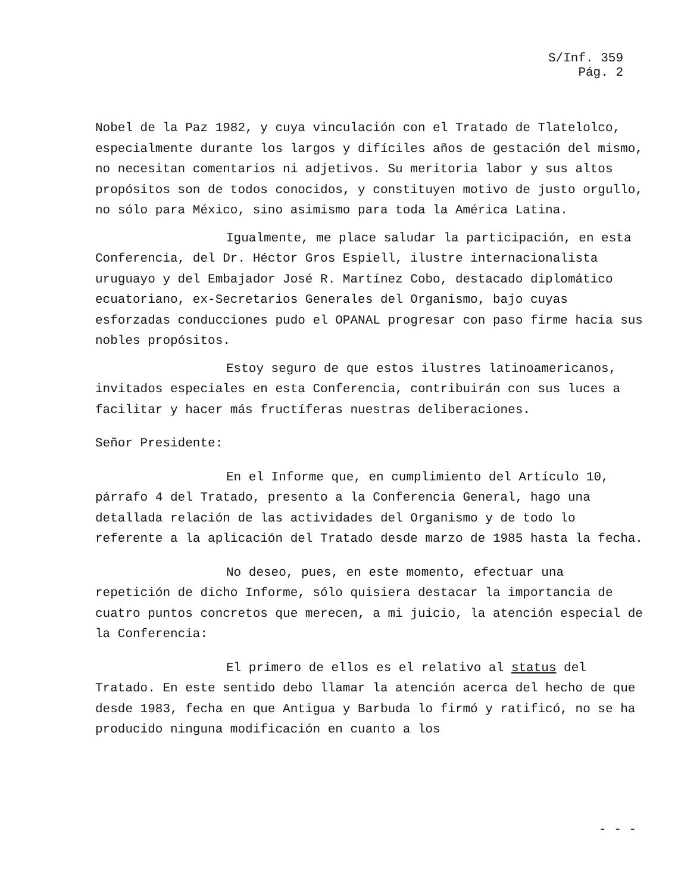S/Inf. 359
Pág. 2
Nobel de la Paz 1982, y cuya vinculación con el Tratado de Tlatelolco, especialmente durante los largos y difíciles años de gestación del mismo, no necesitan comentarios ni adjetivos. Su meritoria labor y sus altos propósitos son de todos conocidos, y constituyen motivo de justo orgullo, no sólo para México, sino asimismo para toda la América Latina.
Igualmente, me place saludar la participación, en esta Conferencia, del Dr. Héctor Gros Espiell, ilustre internacionalista uruguayo y del Embajador José R. Martínez Cobo, destacado diplomático ecuatoriano, ex-Secretarios Generales del Organismo, bajo cuyas esforzadas conducciones pudo el OPANAL progresar con paso firme hacia sus nobles propósitos.
Estoy seguro de que estos ilustres latinoamericanos, invitados especiales en esta Conferencia, contribuirán con sus luces a facilitar y hacer más fructíferas nuestras deliberaciones.
Señor Presidente:
En el Informe que, en cumplimiento del Artículo 10, párrafo 4 del Tratado, presento a la Conferencia General, hago una detallada relación de las actividades del Organismo y de todo lo referente a la aplicación del Tratado desde marzo de 1985 hasta la fecha.
No deseo, pues, en este momento, efectuar una repetición de dicho Informe, sólo quisiera destacar la importancia de cuatro puntos concretos que merecen, a mi juicio, la atención especial de la Conferencia:
El primero de ellos es el relativo al status del Tratado. En este sentido debo llamar la atención acerca del hecho de que desde 1983, fecha en que Antigua y Barbuda lo firmó y ratificó, no se ha producido ninguna modificación en cuanto a los
- - -